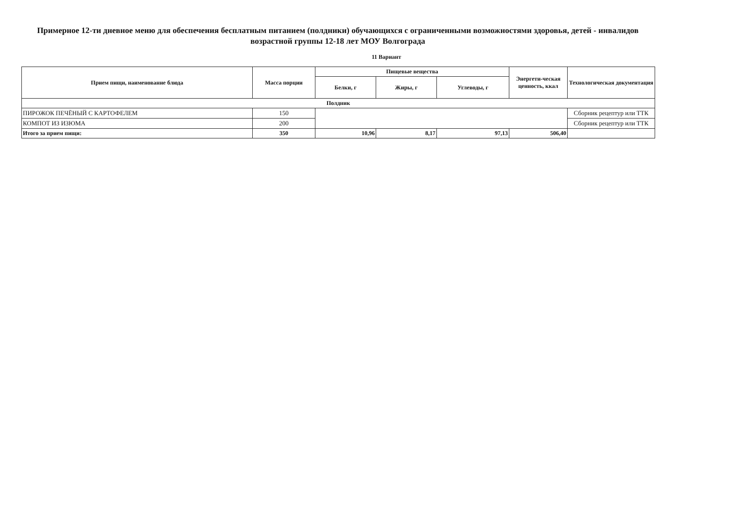Примерное 12-ти дневное меню для обеспечения бесплатным питанием (полдники) обучающихся с ограниченными возможностями здоровья, детей - инвалидов возрастной группы 12-18 лет МОУ Волгограда
11 Вариант
| Прием пищи, наименование блюда | Масса порции | Пищевые вещества | | | Энергети-ческая ценность, ккал | Технологическая документация |
| --- | --- | --- | --- | --- | --- | --- |
| | | Белки, г | Жиры, г | Углеводы, г | | |
| Полдник | | | | | | |
| ПИРОЖОК ПЕЧЁНЫЙ С КАРТОФЕЛЕМ | 150 | | | | | Сборник рецептур или ТТК |
| КОМПОТ ИЗ ИЗЮМА | 200 | | | | | Сборник рецептур или ТТК |
| Итого за прием пищи: | 350 | 10,96 | 8,17 | 97,13 | 506,40 | |